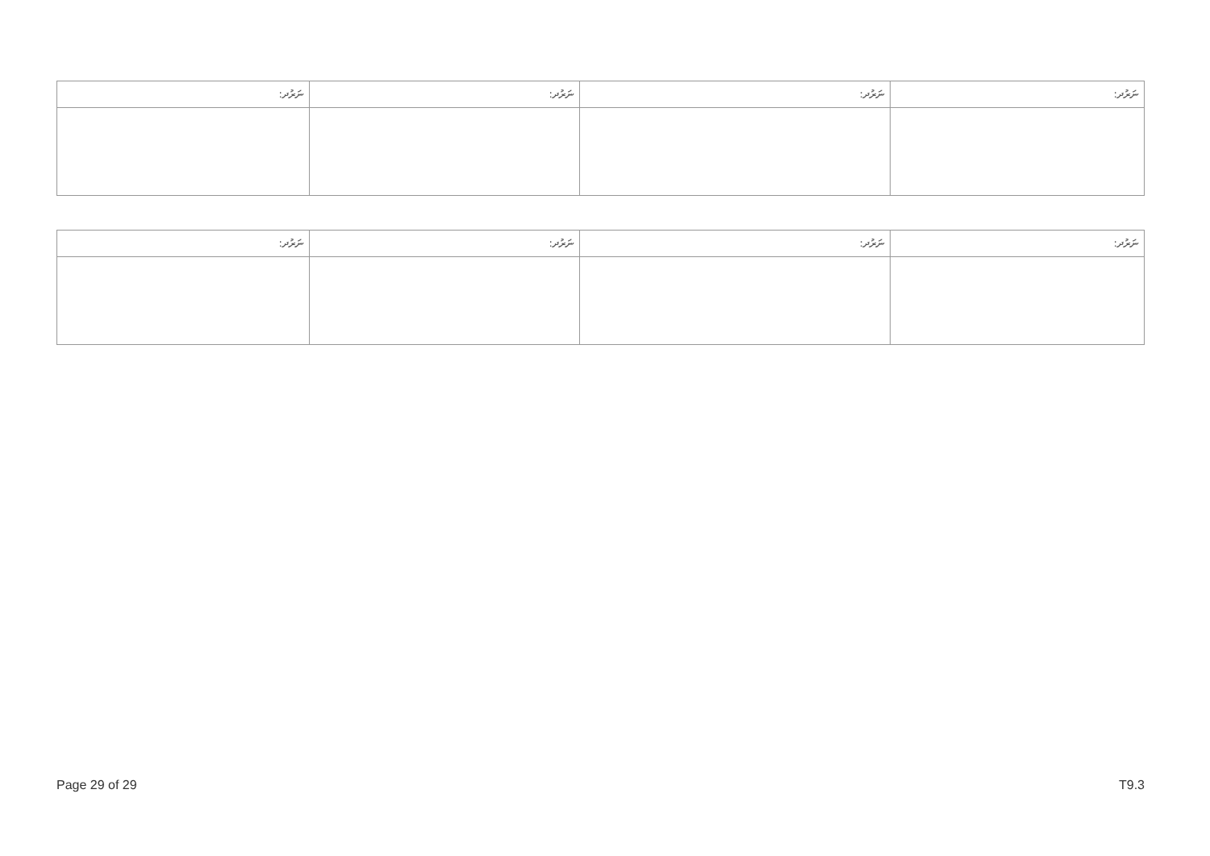| ނަރުދ: | ނަރުދ: | ނަރުދ: | ނަރުދ: |
| --- | --- | --- | --- |
| ނަރުދ: | ނަރުދ: | ނަރުދ: | ނަރުދ: |
| --- | --- | --- | --- |
Page 29 of 29 T9.3